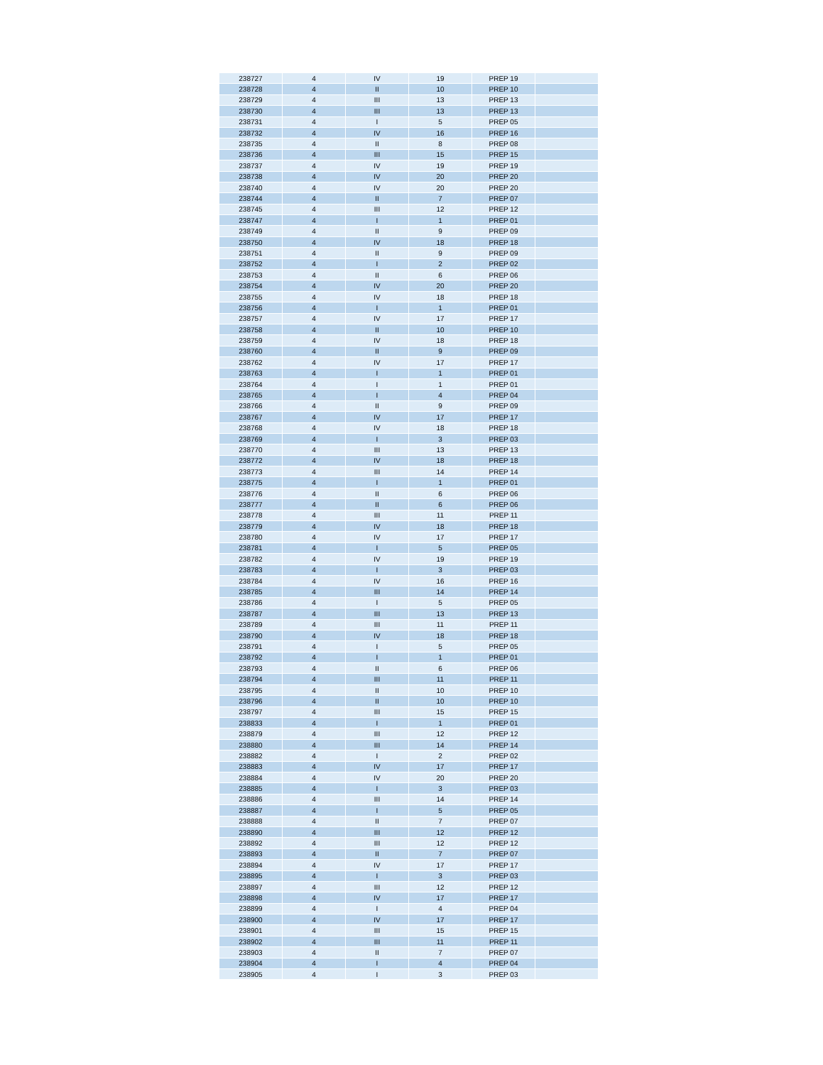| 238727 | 4 | IV | 19 | PREP 19 | |
| 238728 | 4 | II | 10 | PREP 10 | |
| 238729 | 4 | III | 13 | PREP 13 | |
| 238730 | 4 | III | 13 | PREP 13 | |
| 238731 | 4 | I | 5 | PREP 05 | |
| 238732 | 4 | IV | 16 | PREP 16 | |
| 238735 | 4 | II | 8 | PREP 08 | |
| 238736 | 4 | III | 15 | PREP 15 | |
| 238737 | 4 | IV | 19 | PREP 19 | |
| 238738 | 4 | IV | 20 | PREP 20 | |
| 238740 | 4 | IV | 20 | PREP 20 | |
| 238744 | 4 | II | 7 | PREP 07 | |
| 238745 | 4 | III | 12 | PREP 12 | |
| 238747 | 4 | I | 1 | PREP 01 | |
| 238749 | 4 | II | 9 | PREP 09 | |
| 238750 | 4 | IV | 18 | PREP 18 | |
| 238751 | 4 | II | 9 | PREP 09 | |
| 238752 | 4 | I | 2 | PREP 02 | |
| 238753 | 4 | II | 6 | PREP 06 | |
| 238754 | 4 | IV | 20 | PREP 20 | |
| 238755 | 4 | IV | 18 | PREP 18 | |
| 238756 | 4 | I | 1 | PREP 01 | |
| 238757 | 4 | IV | 17 | PREP 17 | |
| 238758 | 4 | II | 10 | PREP 10 | |
| 238759 | 4 | IV | 18 | PREP 18 | |
| 238760 | 4 | II | 9 | PREP 09 | |
| 238762 | 4 | IV | 17 | PREP 17 | |
| 238763 | 4 | I | 1 | PREP 01 | |
| 238764 | 4 | I | 1 | PREP 01 | |
| 238765 | 4 | I | 4 | PREP 04 | |
| 238766 | 4 | II | 9 | PREP 09 | |
| 238767 | 4 | IV | 17 | PREP 17 | |
| 238768 | 4 | IV | 18 | PREP 18 | |
| 238769 | 4 | I | 3 | PREP 03 | |
| 238770 | 4 | III | 13 | PREP 13 | |
| 238772 | 4 | IV | 18 | PREP 18 | |
| 238773 | 4 | III | 14 | PREP 14 | |
| 238775 | 4 | I | 1 | PREP 01 | |
| 238776 | 4 | II | 6 | PREP 06 | |
| 238777 | 4 | II | 6 | PREP 06 | |
| 238778 | 4 | III | 11 | PREP 11 | |
| 238779 | 4 | IV | 18 | PREP 18 | |
| 238780 | 4 | IV | 17 | PREP 17 | |
| 238781 | 4 | I | 5 | PREP 05 | |
| 238782 | 4 | IV | 19 | PREP 19 | |
| 238783 | 4 | I | 3 | PREP 03 | |
| 238784 | 4 | IV | 16 | PREP 16 | |
| 238785 | 4 | III | 14 | PREP 14 | |
| 238786 | 4 | I | 5 | PREP 05 | |
| 238787 | 4 | III | 13 | PREP 13 | |
| 238789 | 4 | III | 11 | PREP 11 | |
| 238790 | 4 | IV | 18 | PREP 18 | |
| 238791 | 4 | I | 5 | PREP 05 | |
| 238792 | 4 | I | 1 | PREP 01 | |
| 238793 | 4 | II | 6 | PREP 06 | |
| 238794 | 4 | III | 11 | PREP 11 | |
| 238795 | 4 | II | 10 | PREP 10 | |
| 238796 | 4 | II | 10 | PREP 10 | |
| 238797 | 4 | III | 15 | PREP 15 | |
| 238833 | 4 | I | 1 | PREP 01 | |
| 238879 | 4 | III | 12 | PREP 12 | |
| 238880 | 4 | III | 14 | PREP 14 | |
| 238882 | 4 | I | 2 | PREP 02 | |
| 238883 | 4 | IV | 17 | PREP 17 | |
| 238884 | 4 | IV | 20 | PREP 20 | |
| 238885 | 4 | I | 3 | PREP 03 | |
| 238886 | 4 | III | 14 | PREP 14 | |
| 238887 | 4 | I | 5 | PREP 05 | |
| 238888 | 4 | II | 7 | PREP 07 | |
| 238890 | 4 | III | 12 | PREP 12 | |
| 238892 | 4 | III | 12 | PREP 12 | |
| 238893 | 4 | II | 7 | PREP 07 | |
| 238894 | 4 | IV | 17 | PREP 17 | |
| 238895 | 4 | I | 3 | PREP 03 | |
| 238897 | 4 | III | 12 | PREP 12 | |
| 238898 | 4 | IV | 17 | PREP 17 | |
| 238899 | 4 | I | 4 | PREP 04 | |
| 238900 | 4 | IV | 17 | PREP 17 | |
| 238901 | 4 | III | 15 | PREP 15 | |
| 238902 | 4 | III | 11 | PREP 11 | |
| 238903 | 4 | II | 7 | PREP 07 | |
| 238904 | 4 | I | 4 | PREP 04 | |
| 238905 | 4 | I | 3 | PREP 03 | |